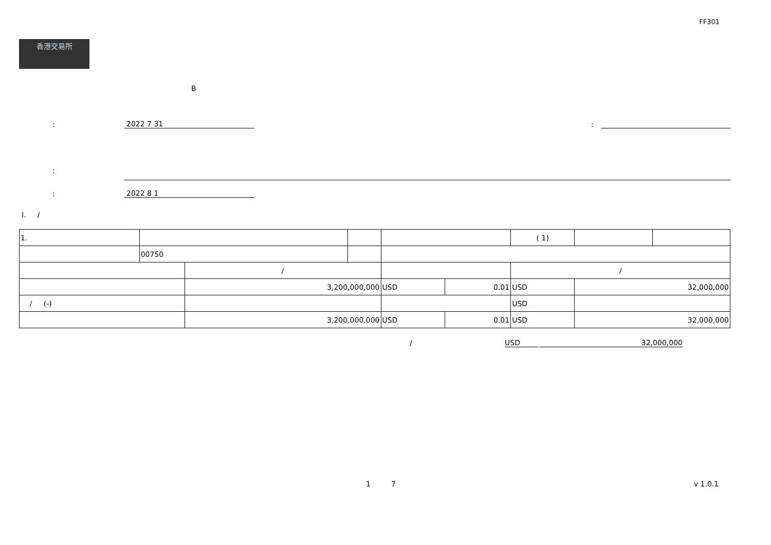FF301
香港交易所
B
: 2022 7 31:
:
: 2022 8 1
I. /
| 1. | | | | | | ( 1) | | |
| | 00750 | | | | | | | |
| | | / | | | | / | | |
| | | 3,200,000,000 | | USD | 0.01 | USD | 32,000,000 | |
| / (-) | | | | | | USD | | |
| | | 3,200,000,000 | | USD | 0.01 | USD | 32,000,000 | |
/ USD 32,000,000
1 7 v 1.0.1